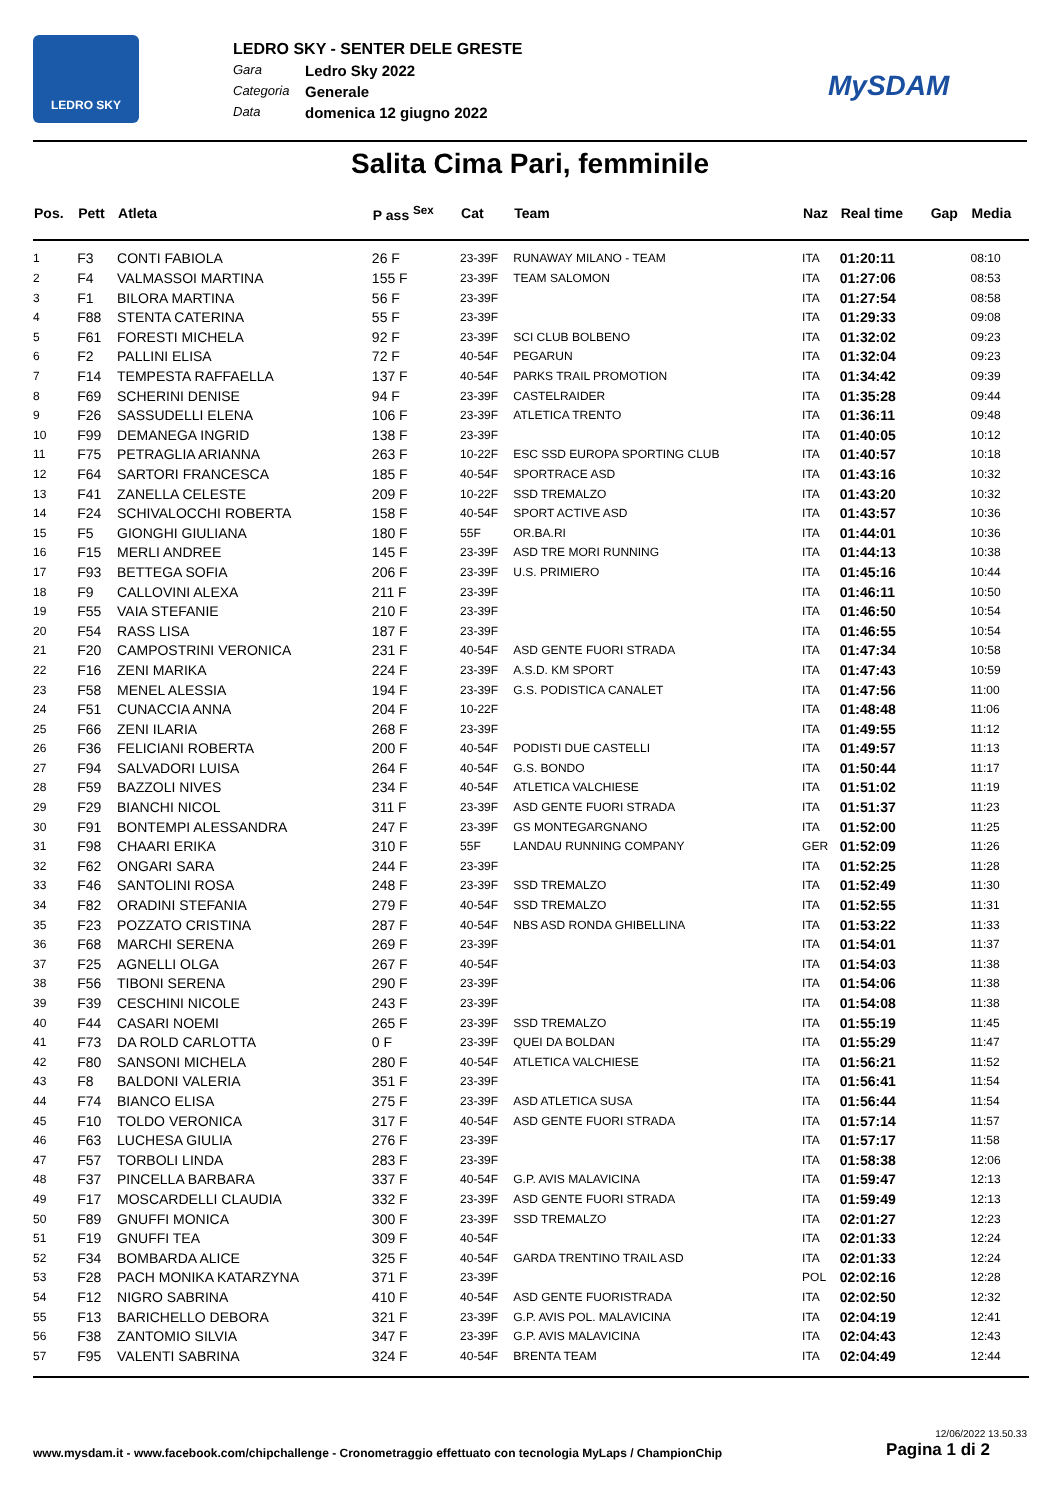LEDRO SKY
LEDRO SKY - SENTER DELE GRESTE
Gara Ledro Sky 2022
Categoria Generale
Data domenica 12 giugno 2022
MySDAM
Salita Cima Pari, femminile
| Pos. | Pett | Atleta | P ass <sup>Sex</sup> | Cat | Team | Naz | Real time | Gap | Media |
| --- | --- | --- | --- | --- | --- | --- | --- | --- | --- |
| 1 | F3 | CONTI FABIOLA | 26 F | 23-39F | RUNAWAY MILANO - TEAM | ITA | 01:20:11 | | 08:10 |
| 2 | F4 | VALMASSOI MARTINA | 155 F | 23-39F | TEAM SALOMON | ITA | 01:27:06 | | 08:53 |
| 3 | F1 | BILORA MARTINA | 56 F | 23-39F | | ITA | 01:27:54 | | 08:58 |
| 4 | F88 | STENTA CATERINA | 55 F | 23-39F | | ITA | 01:29:33 | | 09:08 |
| 5 | F61 | FORESTI MICHELA | 92 F | 23-39F | SCI CLUB BOLBENO | ITA | 01:32:02 | | 09:23 |
| 6 | F2 | PALLINI ELISA | 72 F | 40-54F | PEGARUN | ITA | 01:32:04 | | 09:23 |
| 7 | F14 | TEMPESTA RAFFAELLA | 137 F | 40-54F | PARKS TRAIL PROMOTION | ITA | 01:34:42 | | 09:39 |
| 8 | F69 | SCHERINI DENISE | 94 F | 23-39F | CASTELRAIDER | ITA | 01:35:28 | | 09:44 |
| 9 | F26 | SASSUDELLI ELENA | 106 F | 23-39F | ATLETICA TRENTO | ITA | 01:36:11 | | 09:48 |
| 10 | F99 | DEMANEGA INGRID | 138 F | 23-39F | | ITA | 01:40:05 | | 10:12 |
| 11 | F75 | PETRAGLIA ARIANNA | 263 F | 10-22F | ESC SSD EUROPA SPORTING CLUB | ITA | 01:40:57 | | 10:18 |
| 12 | F64 | SARTORI FRANCESCA | 185 F | 40-54F | SPORTRACE ASD | ITA | 01:43:16 | | 10:32 |
| 13 | F41 | ZANELLA CELESTE | 209 F | 10-22F | SSD TREMALZO | ITA | 01:43:20 | | 10:32 |
| 14 | F24 | SCHIVALOCCHI ROBERTA | 158 F | 40-54F | SPORT ACTIVE ASD | ITA | 01:43:57 | | 10:36 |
| 15 | F5 | GIONGHI GIULIANA | 180 F | 55F | OR.BA.RI | ITA | 01:44:01 | | 10:36 |
| 16 | F15 | MERLI ANDREE | 145 F | 23-39F | ASD TRE MORI RUNNING | ITA | 01:44:13 | | 10:38 |
| 17 | F93 | BETTEGA SOFIA | 206 F | 23-39F | U.S. PRIMIERO | ITA | 01:45:16 | | 10:44 |
| 18 | F9 | CALLOVINI ALEXA | 211 F | 23-39F | | ITA | 01:46:11 | | 10:50 |
| 19 | F55 | VAIA STEFANIE | 210 F | 23-39F | | ITA | 01:46:50 | | 10:54 |
| 20 | F54 | RASS LISA | 187 F | 23-39F | | ITA | 01:46:55 | | 10:54 |
| 21 | F20 | CAMPOSTRINI VERONICA | 231 F | 40-54F | ASD GENTE FUORI STRADA | ITA | 01:47:34 | | 10:58 |
| 22 | F16 | ZENI MARIKA | 224 F | 23-39F | A.S.D. KM SPORT | ITA | 01:47:43 | | 10:59 |
| 23 | F58 | MENEL ALESSIA | 194 F | 23-39F | G.S. PODISTICA CANALET | ITA | 01:47:56 | | 11:00 |
| 24 | F51 | CUNACCIA ANNA | 204 F | 10-22F | | ITA | 01:48:48 | | 11:06 |
| 25 | F66 | ZENI ILARIA | 268 F | 23-39F | | ITA | 01:49:55 | | 11:12 |
| 26 | F36 | FELICIANI ROBERTA | 200 F | 40-54F | PODISTI DUE CASTELLI | ITA | 01:49:57 | | 11:13 |
| 27 | F94 | SALVADORI LUISA | 264 F | 40-54F | G.S. BONDO | ITA | 01:50:44 | | 11:17 |
| 28 | F59 | BAZZOLI NIVES | 234 F | 40-54F | ATLETICA VALCHIESE | ITA | 01:51:02 | | 11:19 |
| 29 | F29 | BIANCHI NICOL | 311 F | 23-39F | ASD GENTE FUORI STRADA | ITA | 01:51:37 | | 11:23 |
| 30 | F91 | BONTEMPI ALESSANDRA | 247 F | 23-39F | GS MONTEGARGNANO | ITA | 01:52:00 | | 11:25 |
| 31 | F98 | CHAARI ERIKA | 310 F | 55F | LANDAU RUNNING COMPANY | GER | 01:52:09 | | 11:26 |
| 32 | F62 | ONGARI SARA | 244 F | 23-39F | | ITA | 01:52:25 | | 11:28 |
| 33 | F46 | SANTOLINI ROSA | 248 F | 23-39F | SSD TREMALZO | ITA | 01:52:49 | | 11:30 |
| 34 | F82 | ORADINI STEFANIA | 279 F | 40-54F | SSD TREMALZO | ITA | 01:52:55 | | 11:31 |
| 35 | F23 | POZZATO CRISTINA | 287 F | 40-54F | NBS ASD RONDA GHIBELLINA | ITA | 01:53:22 | | 11:33 |
| 36 | F68 | MARCHI SERENA | 269 F | 23-39F | | ITA | 01:54:01 | | 11:37 |
| 37 | F25 | AGNELLI OLGA | 267 F | 40-54F | | ITA | 01:54:03 | | 11:38 |
| 38 | F56 | TIBONI SERENA | 290 F | 23-39F | | ITA | 01:54:06 | | 11:38 |
| 39 | F39 | CESCHINI NICOLE | 243 F | 23-39F | | ITA | 01:54:08 | | 11:38 |
| 40 | F44 | CASARI NOEMI | 265 F | 23-39F | SSD TREMALZO | ITA | 01:55:19 | | 11:45 |
| 41 | F73 | DA ROLD CARLOTTA | 0 F | 23-39F | QUEI DA BOLDAN | ITA | 01:55:29 | | 11:47 |
| 42 | F80 | SANSONI MICHELA | 280 F | 40-54F | ATLETICA VALCHIESE | ITA | 01:56:21 | | 11:52 |
| 43 | F8 | BALDONI VALERIA | 351 F | 23-39F | | ITA | 01:56:41 | | 11:54 |
| 44 | F74 | BIANCO ELISA | 275 F | 23-39F | ASD ATLETICA SUSA | ITA | 01:56:44 | | 11:54 |
| 45 | F10 | TOLDO VERONICA | 317 F | 40-54F | ASD GENTE FUORI STRADA | ITA | 01:57:14 | | 11:57 |
| 46 | F63 | LUCHESA GIULIA | 276 F | 23-39F | | ITA | 01:57:17 | | 11:58 |
| 47 | F57 | TORBOLI LINDA | 283 F | 23-39F | | ITA | 01:58:38 | | 12:06 |
| 48 | F37 | PINCELLA BARBARA | 337 F | 40-54F | G.P. AVIS MALAVICINA | ITA | 01:59:47 | | 12:13 |
| 49 | F17 | MOSCARDELLI CLAUDIA | 332 F | 23-39F | ASD GENTE FUORI STRADA | ITA | 01:59:49 | | 12:13 |
| 50 | F89 | GNUFFI MONICA | 300 F | 23-39F | SSD TREMALZO | ITA | 02:01:27 | | 12:23 |
| 51 | F19 | GNUFFI TEA | 309 F | 40-54F | | ITA | 02:01:33 | | 12:24 |
| 52 | F34 | BOMBARDA ALICE | 325 F | 40-54F | GARDA TRENTINO TRAIL ASD | ITA | 02:01:33 | | 12:24 |
| 53 | F28 | PACH MONIKA KATARZYNA | 371 F | 23-39F | | POL | 02:02:16 | | 12:28 |
| 54 | F12 | NIGRO SABRINA | 410 F | 40-54F | ASD GENTE FUORISTRADA | ITA | 02:02:50 | | 12:32 |
| 55 | F13 | BARICHELLO DEBORA | 321 F | 23-39F | G.P. AVIS POL. MALAVICINA | ITA | 02:04:19 | | 12:41 |
| 56 | F38 | ZANTOMIO SILVIA | 347 F | 23-39F | G.P. AVIS MALAVICINA | ITA | 02:04:43 | | 12:43 |
| 57 | F95 | VALENTI SABRINA | 324 F | 40-54F | BRENTA TEAM | ITA | 02:04:49 | | 12:44 |
12/06/2022 13.50.33
www.mysdam.it - www.facebook.com/chipchallenge - Cronometraggio effettuato con tecnologia MyLaps / ChampionChip
Pagina 1 di 2